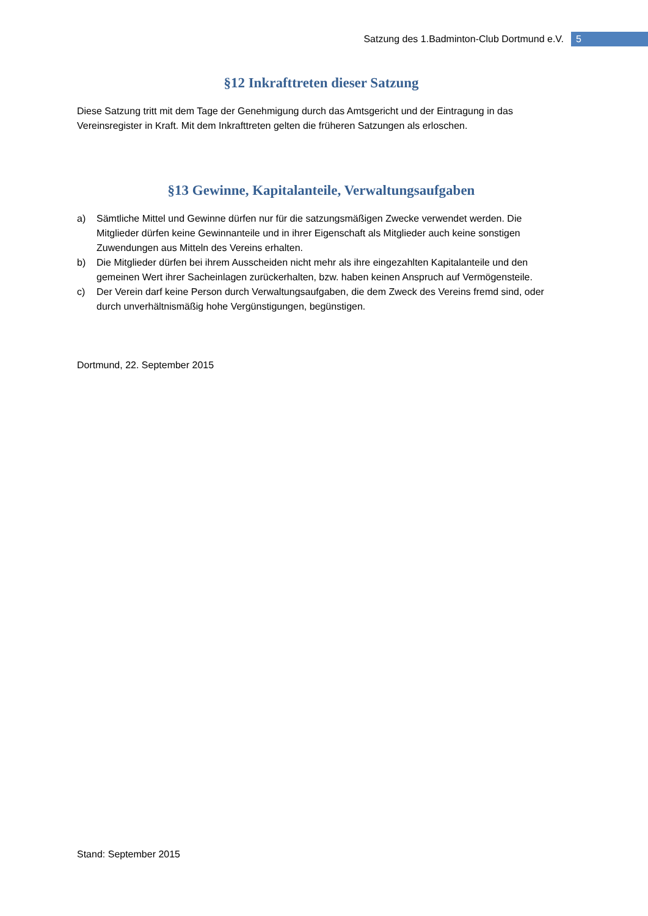Satzung des 1.Badminton-Club Dortmund e.V. 5
§12 Inkrafttreten dieser Satzung
Diese Satzung tritt mit dem Tage der Genehmigung durch das Amtsgericht und der Eintragung in das Vereinsregister in Kraft. Mit dem Inkrafttreten gelten die früheren Satzungen als erloschen.
§13 Gewinne, Kapitalanteile, Verwaltungsaufgaben
a) Sämtliche Mittel und Gewinne dürfen nur für die satzungsmäßigen Zwecke verwendet werden. Die Mitglieder dürfen keine Gewinnanteile und in ihrer Eigenschaft als Mitglieder auch keine sonstigen Zuwendungen aus Mitteln des Vereins erhalten.
b) Die Mitglieder dürfen bei ihrem Ausscheiden nicht mehr als ihre eingezahlten Kapitalanteile und den gemeinen Wert ihrer Sacheinlagen zurückerhalten, bzw. haben keinen Anspruch auf Vermögensteile.
c) Der Verein darf keine Person durch Verwaltungsaufgaben, die dem Zweck des Vereins fremd sind, oder durch unverhältnismäßig hohe Vergünstigungen, begünstigen.
Dortmund, 22. September 2015
Stand: September 2015